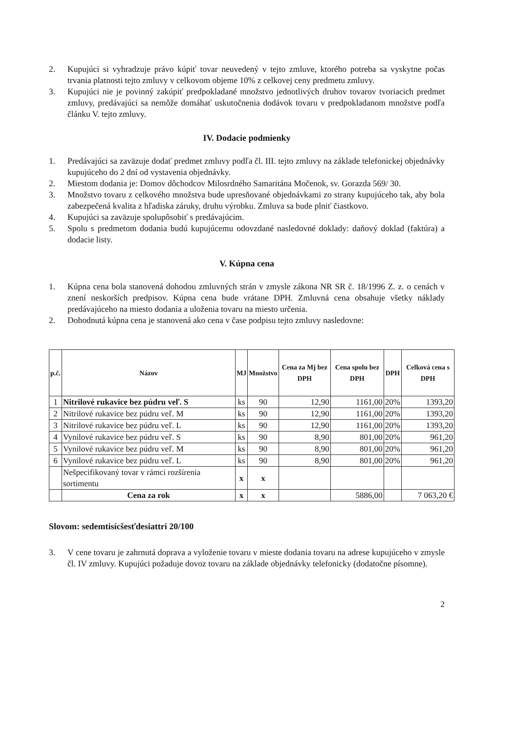2. Kupujúci si vyhradzuje právo kúpiť tovar neuvedený v tejto zmluve, ktorého potreba sa vyskytne počas trvania platnosti tejto zmluvy v celkovom objeme 10% z celkovej ceny predmetu zmluvy.
3. Kupujúci nie je povinný zakúpiť predpokladané množstvo jednotlivých druhov tovarov tvoriacich predmet zmluvy, predávajúci sa nemôže domáhať uskutočnenia dodávok tovaru v predpokladanom množstve podľa článku V. tejto zmluvy.
IV. Dodacie podmienky
1. Predávajúci sa zaväzuje dodať predmet zmluvy podľa čl. III. tejto zmluvy na základe telefonickej objednávky kupujúceho do 2 dní od vystavenia objednávky.
2. Miestom dodania je: Domov dôchodcov Milosrdného Samaritána Močenok, sv. Gorazda 569/ 30.
3. Množstvo tovaru z celkového množstva bude upresňované objednávkami zo strany kupujúceho tak, aby bola zabezpečená kvalita z hľadiska záruky, druhu výrobku. Zmluva sa bude plniť čiastkovo.
4. Kupujúci sa zaväzuje spolupôsobiť s predávajúcim.
5. Spolu s predmetom dodania budú kupujúcemu odovzdané nasledovné doklady: daňový doklad (faktúra) a dodacie listy.
V. Kúpna cena
1. Kúpna cena bola stanovená dohodou zmluvných strán v zmysle zákona NR SR č. 18/1996 Z. z. o cenách v znení neskorších predpisov. Kúpna cena bude vrátane DPH. Zmluvná cena obsahuje všetky náklady predávajúceho na miesto dodania a uloženia tovaru na miesto určenia.
2. Dohodnutá kúpna cena je stanovená ako cena v čase podpisu tejto zmluvy nasledovne:
| p.č. | Názov | MJ | Množstvo | Cena za Mj bez DPH | Cena spolu bez DPH | DPH | Celková cena s DPH |
| --- | --- | --- | --- | --- | --- | --- | --- |
| 1 | Nitrilové rukavice bez púdru veľ. S | ks | 90 | 12,90 | 1161,00 | 20% | 1393,20 |
| 2 | Nitrilové rukavice bez púdru veľ. M | ks | 90 | 12,90 | 1161,00 | 20% | 1393,20 |
| 3 | Nitrilové rukavice bez púdru veľ. L | ks | 90 | 12,90 | 1161,00 | 20% | 1393,20 |
| 4 | Vynilové rukavice bez púdru veľ. S | ks | 90 | 8,90 | 801,00 | 20% | 961,20 |
| 5 | Vynilové rukavice bez púdru veľ. M | ks | 90 | 8,90 | 801,00 | 20% | 961,20 |
| 6 | Vynilové rukavice bez púdru veľ. L | ks | 90 | 8,90 | 801,00 | 20% | 961,20 |
| | Nešpecifikovaný tovar v rámci rozšírenia sortimentu | x | x | | | | |
| | Cena za rok | x | x | | 5886,00 | | 7 063,20 € |
Slovom: sedemtisícšesťdesiattri 20/100
3. V cene tovaru je zahrnutá doprava a vyloženie tovaru v mieste dodania tovaru na adrese kupujúceho v zmysle čl. IV zmluvy. Kupujúci požaduje dovoz tovaru na základe objednávky telefonicky (dodatočne písomne).
2